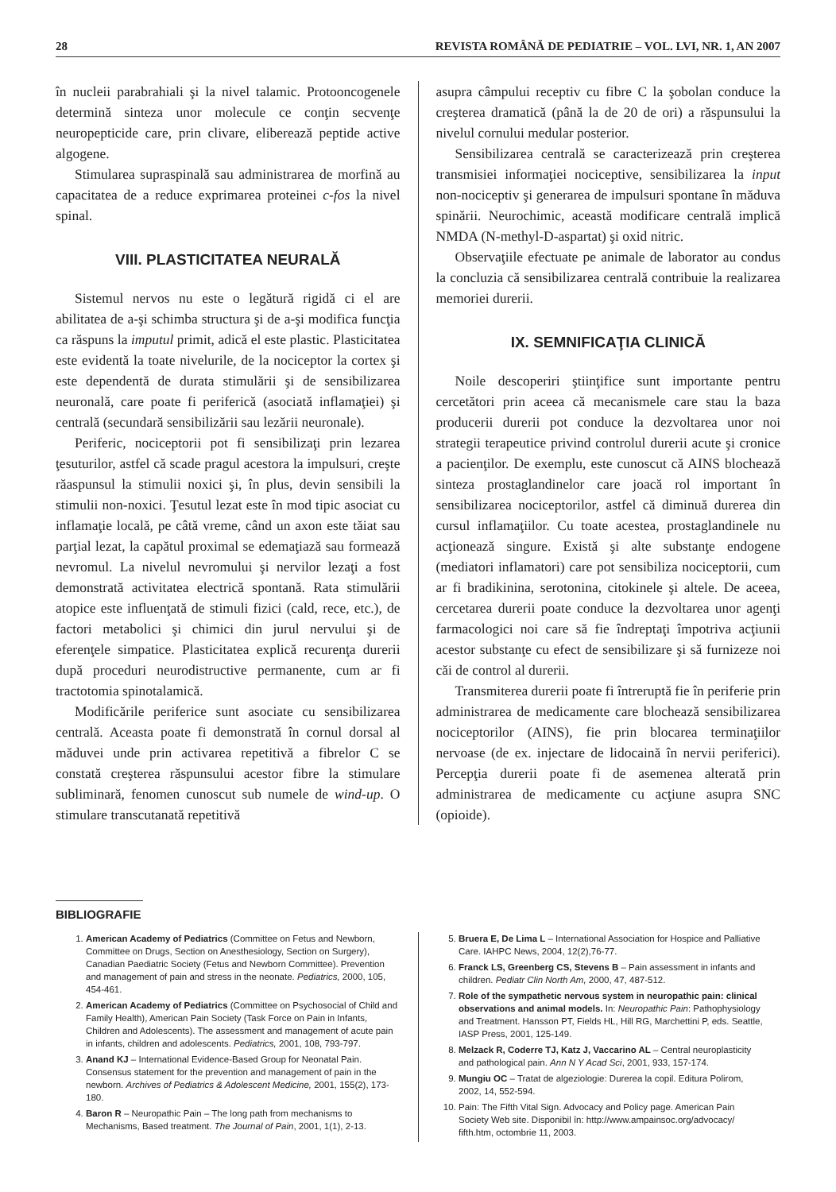28 REVISTA ROMÂNĂ DE PEDIATRIE – VOL. LVI, NR. 1, AN 2007
în nucleii parabrahiali şi la nivel talamic. Protooncogenele determină sinteza unor molecule ce conţin secvenţe neuropepticide care, prin clivare, eliberează peptide active algogene.
Stimularea supraspinală sau administrarea de morfină au capacitatea de a reduce exprimarea proteinei c-fos la nivel spinal.
VIII. PLASTICITATEA NEURALĂ
Sistemul nervos nu este o legătură rigidă ci el are abilitatea de a-şi schimba structura şi de a-şi modifica funcţia ca răspuns la imputul primit, adică el este plastic. Plasticitatea este evidentă la toate nivelurile, de la nociceptor la cortex şi este dependentă de durata stimulării şi de sensibilizarea neuronală, care poate fi periferică (asociată inflamaţiei) şi centrală (secundară sensibilizării sau lezării neuronale).
Periferic, nociceptorii pot fi sensibilizaţi prin lezarea ţesuturilor, astfel că scade pragul acestora la impulsuri, creşte răaspunsul la stimulii noxici şi, în plus, devin sensibili la stimulii non-noxici. Ţesutul lezat este în mod tipic asociat cu inflamaţie locală, pe câtă vreme, când un axon este tăiat sau parţial lezat, la capătul proximal se edemaţiază sau formează nevromul. La nivelul nevromului şi nervilor lezaţi a fost demonstrată activitatea electrică spontană. Rata stimulării atopice este influenţată de stimuli fizici (cald, rece, etc.), de factori metabolici şi chimici din jurul nervului şi de eferenţele simpatice. Plasticitatea explică recurenţa durerii după proceduri neurodistructive permanente, cum ar fi tractotomia spinotalamică.
Modificările periferice sunt asociate cu sensibilizarea centrală. Aceasta poate fi demonstrată în cornul dorsal al măduvei unde prin activarea repetitivă a fibrelor C se constată creşterea răspunsului acestor fibre la stimulare subliminară, fenomen cunoscut sub numele de wind-up. O stimulare transcutanată repetitivă
asupra câmpului receptiv cu fibre C la şobolan conduce la creşterea dramatică (până la de 20 de ori) a răspunsului la nivelul cornului medular posterior.
Sensibilizarea centrală se caracterizează prin creşterea transmisiei informaţiei nociceptive, sensibilizarea la input non-nociceptiv şi generarea de impulsuri spontane în măduva spinării. Neurochimic, această modificare centrală implică NMDA (N-methyl-D-aspartat) şi oxid nitric.
Observaţiile efectuate pe animale de laborator au condus la concluzia că sensibilizarea centrală contribuie la realizarea memoriei durerii.
IX. SEMNIFICAŢIA CLINICĂ
Noile descoperiri ştiinţifice sunt importante pentru cercetători prin aceea că mecanismele care stau la baza producerii durerii pot conduce la dezvoltarea unor noi strategii terapeutice privind controlul durerii acute şi cronice a pacienţilor. De exemplu, este cunoscut că AINS blochează sinteza prostaglandinelor care joacă rol important în sensibilizarea nociceptorilor, astfel că diminuă durerea din cursul inflamaţiilor. Cu toate acestea, prostaglandinele nu acţionează singure. Există şi alte substanţe endogene (mediatori inflamatori) care pot sensibiliza nociceptorii, cum ar fi bradikinina, serotonina, citokinele şi altele. De aceea, cercetarea durerii poate conduce la dezvoltarea unor agenţi farmacologici noi care să fie îndreptaţi împotriva acţiunii acestor substanţe cu efect de sensibilizare şi să furnizeze noi căi de control al durerii.
Transmiterea durerii poate fi întreruptă fie în periferie prin administrarea de medicamente care blochează sensibilizarea nociceptorilor (AINS), fie prin blocarea terminaţiilor nervoase (de ex. injectare de lidocaină în nervii periferici). Percepţia durerii poate fi de asemenea alterată prin administrarea de medicamente cu acţiune asupra SNC (opioide).
BIBLIOGRAFIE
1. American Academy of Pediatrics (Committee on Fetus and Newborn, Committee on Drugs, Section on Anesthesiology, Section on Surgery), Canadian Paediatric Society (Fetus and Newborn Committee). Prevention and management of pain and stress in the neonate. Pediatrics, 2000, 105, 454-461.
2. American Academy of Pediatrics (Committee on Psychosocial of Child and Family Health), American Pain Society (Task Force on Pain in Infants, Children and Adolescents). The assessment and management of acute pain in infants, children and adolescents. Pediatrics, 2001, 108, 793-797.
3. Anand KJ – International Evidence-Based Group for Neonatal Pain. Consensus statement for the prevention and management of pain in the newborn. Archives of Pediatrics & Adolescent Medicine, 2001, 155(2), 173-180.
4. Baron R – Neuropathic Pain – The long path from mechanisms to Mechanisms, Based treatment. The Journal of Pain, 2001, 1(1), 2-13.
5. Bruera E, De Lima L – International Association for Hospice and Palliative Care. IAHPC News, 2004, 12(2),76-77.
6. Franck LS, Greenberg CS, Stevens B – Pain assessment in infants and children. Pediatr Clin North Am, 2000, 47, 487-512.
7. Role of the sympathetic nervous system in neuropathic pain: clinical observations and animal models. In: Neuropathic Pain: Pathophysiology and Treatment. Hansson PT, Fields HL, Hill RG, Marchettini P, eds. Seattle, IASP Press, 2001, 125-149.
8. Melzack R, Coderre TJ, Katz J, Vaccarino AL – Central neuroplasticity and pathological pain. Ann N Y Acad Sci, 2001, 933, 157-174.
9. Mungiu OC – Tratat de algeziologie: Durerea la copil. Editura Polirom, 2002, 14, 552-594.
10. Pain: The Fifth Vital Sign. Advocacy and Policy page. American Pain Society Web site. Disponibil în: http://www.ampainsoc.org/advocacy/ fifth.htm, octombrie 11, 2003.